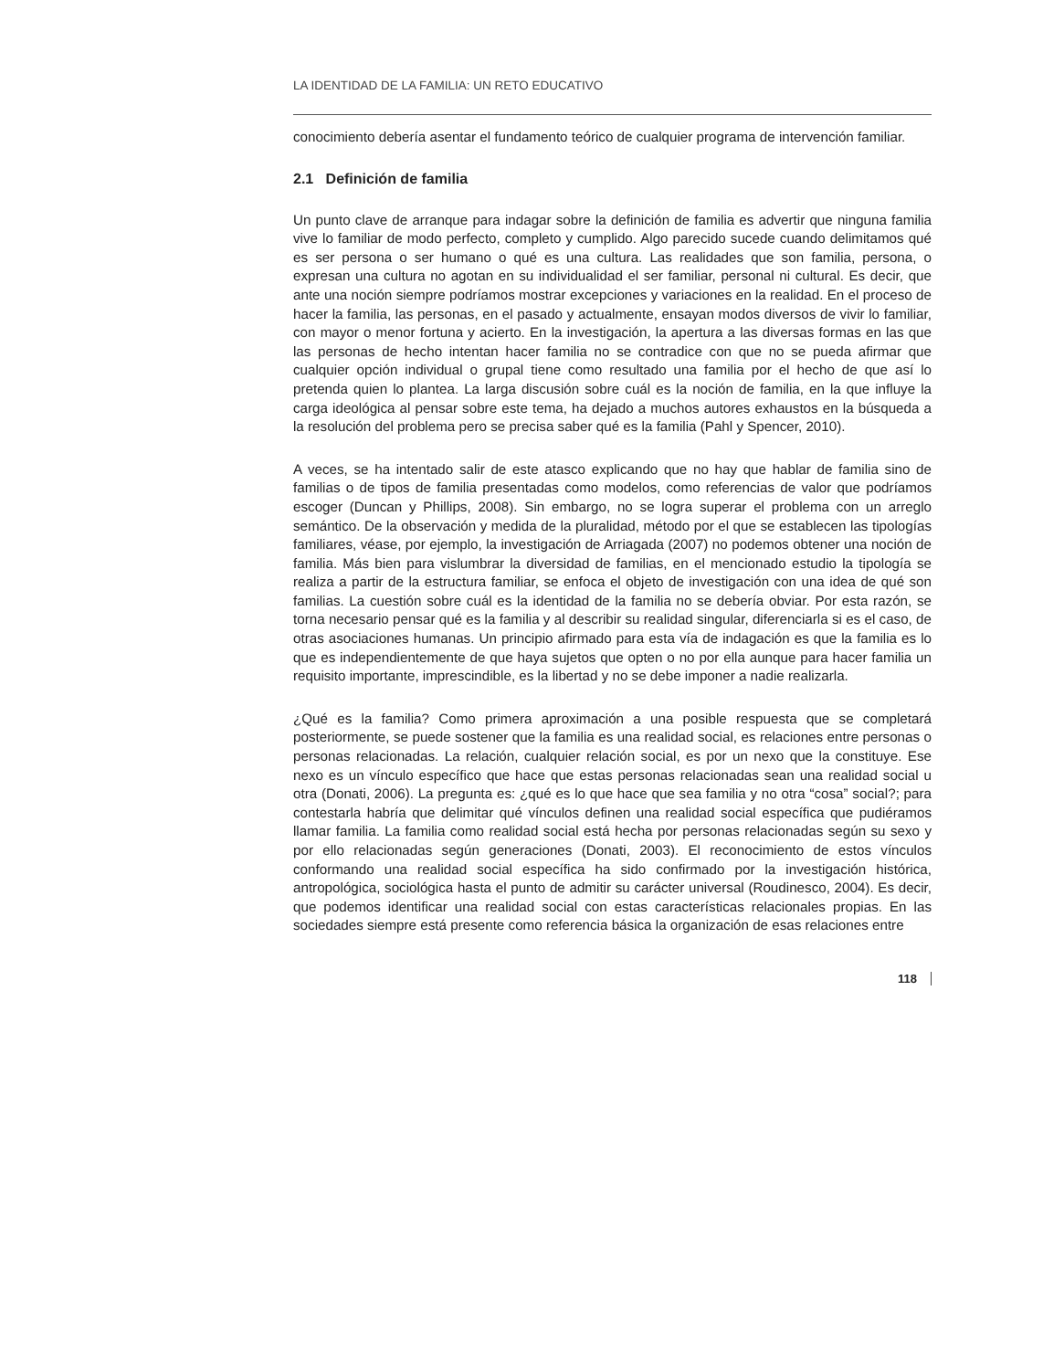LA IDENTIDAD DE LA FAMILIA: UN RETO EDUCATIVO
conocimiento debería asentar el fundamento teórico de cualquier programa de intervención familiar.
2.1 Definición de familia
Un punto clave de arranque para indagar sobre la definición de familia es advertir que ninguna familia vive lo familiar de modo perfecto, completo y cumplido. Algo parecido sucede cuando delimitamos qué es ser persona o ser humano o qué es una cultura. Las realidades que son familia, persona, o expresan una cultura no agotan en su individualidad el ser familiar, personal ni cultural. Es decir, que ante una noción siempre podríamos mostrar excepciones y variaciones en la realidad. En el proceso de hacer la familia, las personas, en el pasado y actualmente, ensayan modos diversos de vivir lo familiar, con mayor o menor fortuna y acierto. En la investigación, la apertura a las diversas formas en las que las personas de hecho intentan hacer familia no se contradice con que no se pueda afirmar que cualquier opción individual o grupal tiene como resultado una familia por el hecho de que así lo pretenda quien lo plantea. La larga discusión sobre cuál es la noción de familia, en la que influye la carga ideológica al pensar sobre este tema, ha dejado a muchos autores exhaustos en la búsqueda a la resolución del problema pero se precisa saber qué es la familia (Pahl y Spencer, 2010).
A veces, se ha intentado salir de este atasco explicando que no hay que hablar de familia sino de familias o de tipos de familia presentadas como modelos, como referencias de valor que podríamos escoger (Duncan y Phillips, 2008). Sin embargo, no se logra superar el problema con un arreglo semántico. De la observación y medida de la pluralidad, método por el que se establecen las tipologías familiares, véase, por ejemplo, la investigación de Arriagada (2007) no podemos obtener una noción de familia. Más bien para vislumbrar la diversidad de familias, en el mencionado estudio la tipología se realiza a partir de la estructura familiar, se enfoca el objeto de investigación con una idea de qué son familias. La cuestión sobre cuál es la identidad de la familia no se debería obviar. Por esta razón, se torna necesario pensar qué es la familia y al describir su realidad singular, diferenciarla si es el caso, de otras asociaciones humanas. Un principio afirmado para esta vía de indagación es que la familia es lo que es independientemente de que haya sujetos que opten o no por ella aunque para hacer familia un requisito importante, imprescindible, es la libertad y no se debe imponer a nadie realizarla.
¿Qué es la familia? Como primera aproximación a una posible respuesta que se completará posteriormente, se puede sostener que la familia es una realidad social, es relaciones entre personas o personas relacionadas. La relación, cualquier relación social, es por un nexo que la constituye. Ese nexo es un vínculo específico que hace que estas personas relacionadas sean una realidad social u otra (Donati, 2006). La pregunta es: ¿qué es lo que hace que sea familia y no otra “cosa” social?; para contestarla habría que delimitar qué vínculos definen una realidad social específica que pudiéramos llamar familia. La familia como realidad social está hecha por personas relacionadas según su sexo y por ello relacionadas según generaciones (Donati, 2003). El reconocimiento de estos vínculos conformando una realidad social específica ha sido confirmado por la investigación histórica, antropológica, sociológica hasta el punto de admitir su carácter universal (Roudinesco, 2004). Es decir, que podemos identificar una realidad social con estas características relacionales propias. En las sociedades siempre está presente como referencia básica la organización de esas relaciones entre
118